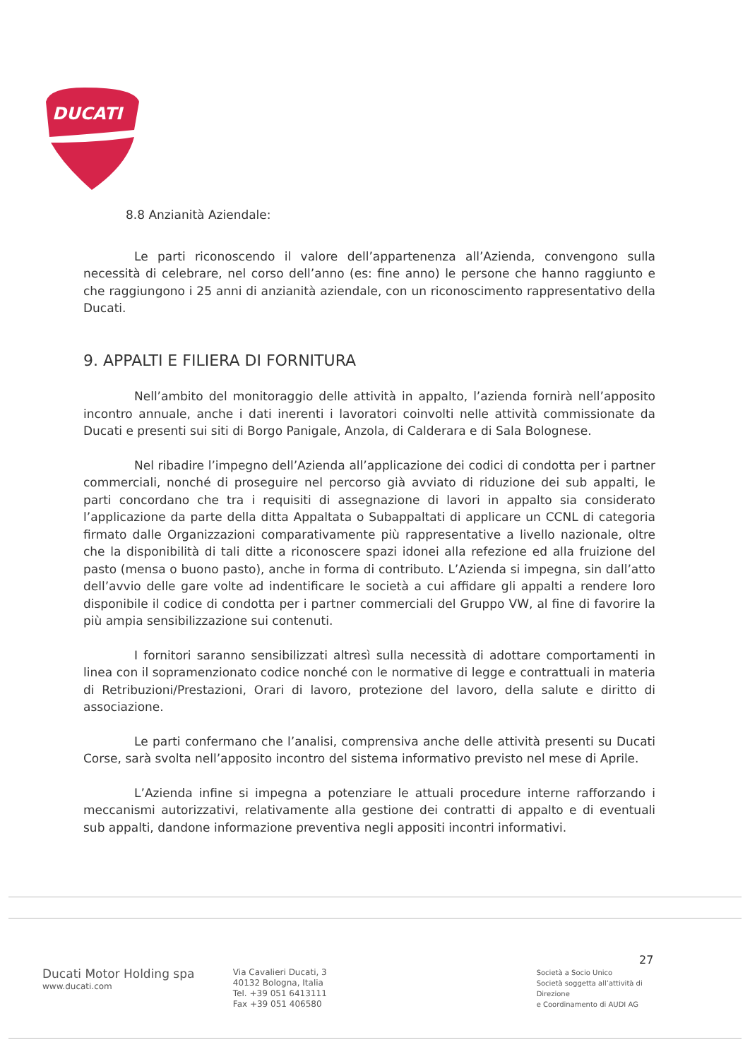DUCATI
8.8 Anzianità Aziendale:
Le parti riconoscendo il valore dell’appartenenza all’Azienda, convengono sulla necessità di celebrare, nel corso dell’anno (es: fine anno) le persone che hanno raggiunto e che raggiungono i 25 anni di anzianità aziendale, con un riconoscimento rappresentativo della Ducati.
9. APPALTI E FILIERA DI FORNITURA
Nell’ambito del monitoraggio delle attività in appalto, l’azienda fornirà nell’apposito incontro annuale, anche i dati inerenti i lavoratori coinvolti nelle attività commissionate da Ducati e presenti sui siti di Borgo Panigale, Anzola, di Calderara e di Sala Bolognese.
Nel ribadire l’impegno dell’Azienda all’applicazione dei codici di condotta per i partner commerciali, nonché di proseguire nel percorso già avviato di riduzione dei sub appalti, le parti concordano che tra i requisiti di assegnazione di lavori in appalto sia considerato l’applicazione da parte della ditta Appaltata o Subappaltati di applicare un CCNL di categoria firmato dalle Organizzazioni comparativamente più rappresentative a livello nazionale, oltre che la disponibilità di tali ditte a riconoscere spazi idonei alla refezione ed alla fruizione del pasto (mensa o buono pasto), anche in forma di contributo. L’Azienda si impegna, sin dall’atto dell’avvio delle gare volte ad indentificare le società a cui affidare gli appalti a rendere loro disponibile il codice di condotta per i partner commerciali del Gruppo VW, al fine di favorire la più ampia sensibilizzazione sui contenuti.
I fornitori saranno sensibilizzati altresì sulla necessità di adottare comportamenti in linea con il sopramenzionato codice nonché con le normative di legge e contrattuali in materia di Retribuzioni/Prestazioni, Orari di lavoro, protezione del lavoro, della salute e diritto di associazione.
Le parti confermano che l’analisi, comprensiva anche delle attività presenti su Ducati Corse, sarà svolta nell’apposito incontro del sistema informativo previsto nel mese di Aprile.
L’Azienda infine si impegna a potenziare le attuali procedure interne rafforzando i meccanismi autorizzativi, relativamente alla gestione dei contratti di appalto e di eventuali sub appalti, dandone informazione preventiva negli appositi incontri informativi.
27
Ducati Motor Holding spa
www.ducati.com
Via Cavalieri Ducati, 3
40132 Bologna, Italia
Tel. +39 051 6413111
Fax +39 051 406580
Società a Socio Unico
Società soggetta all’attività di Direzione
e Coordinamento di AUDI AG